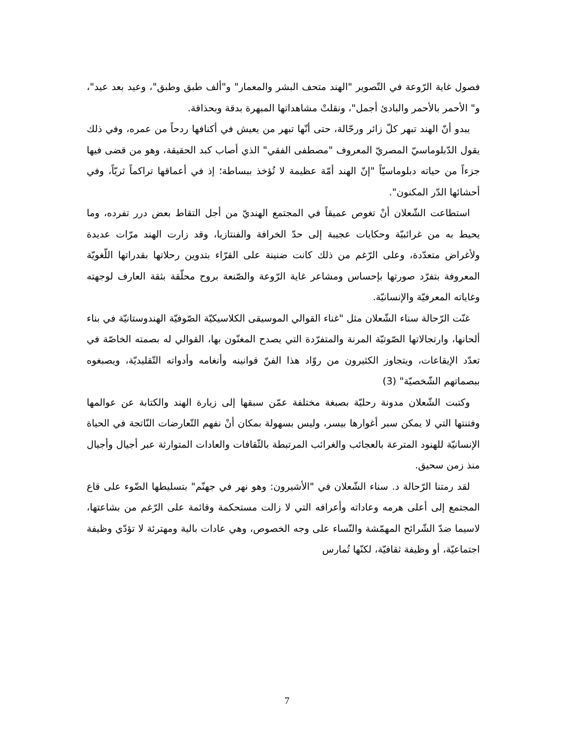فصول غاية الرّوعة في التّصوير "الهند متحف البشر والمعمار" و"ألف طبق وطبق"، وعيد بعد عيد"، و" الأحمر بالأحمر والبادئ أجمل"، ونقلتْ مشاهداتها المبهرة بدقة وبحذاقة.
يبدو أنّ الهند تبهر كلّ زائر ورحّالة، حتى أنّها تبهر من يعيش في أكنافها ردحاً من عمره، وفي ذلك يقول الدّبلوماسيّ المصريّ المعروف "مصطفى الفقي" الذي أصاب كبد الحقيقة، وهو من قضى فيها جزءاً من حياته دبلوماسيّاً "إنّ الهند أمّة عظيمة لا تُؤخذ ببساطة؛ إذ في أعماقها تراكماً ثريّاً، وفي أحشائها الدّر المكنون".
استطاعت الشّعلان أنْ تغوص عميقاً في المجتمع الهنديّ من أجل التقاط بعض درر تفرده، وما يحيط به من غرائبيّة وحكايات عجيبة إلى حدّ الخرافة والفنتازيا، وقد زارت الهند مرّات عديدة ولأغراض متعدّدة، وعلى الرّغم من ذلك كانت ضنينة على القرّاء بتدوين رحلاتها بقدراتها اللّغويّة المعروفة بتفرّد صورتها بإحساس ومشاعر غاية الرّوعة والصّنعة بروح محلّقة بثقة العارف لوجهته وغاياته المعرفيّة والإنسانيّة.
غنّت الرّحالة سناء الشّعلان مثل "غناء القوالي الموسيقى الكلاسيكيّة الصّوفيّة الهندوستانيّة في بناء ألحانها، وارتجالاتها الصّوتيّة المرنة والمتفرّدة التي يصدح المغنّون بها، القوالي له بصمته الخاصّة في تعدّد الإيقاعات، ويتجاوز الكثيرون من روّاد هذا الفنّ قوانينه وأنغامه وأدواته التّقليديّة، ويصبغوه ببصماتهم الشّخصيّة" (3)
وكتبت الشّعلان مدونة رحليّة بصبغة مختلفة عمّن سبقها إلى زيارة الهند والكتابة عن عوالمها وفتنتها التي لا يمكن سبر أغوارها بيسر، وليس بسهولة بمكان أنْ نفهم التّعارضات النّاتجة في الحياة الإنسانيّة للهنود المترعة بالعجائب والغرائب المرتبطة بالثّقافات والعادات المتوارثة عبر أجيال وأجيال منذ زمن سحيق.
لقد رمتنا الرّحالة د. سناء الشّعلان في "الأشيرون: وهو نهر في جهنّم" بتسليطها الضّوء على قاع المجتمع إلى أعلى هرمه وعاداته وأعرافه التي لا زالت مستحكمة وقائمة على الرّغم من بشاعتها، لاسيما ضدّ الشّرائح المهمّشة والنّساء على وجه الخصوص، وهي عادات بالية ومهترئة لا تؤدّي وظيفة اجتماعيّة، أو وظيفة ثقافيّة، لكنّها تُمارس
7